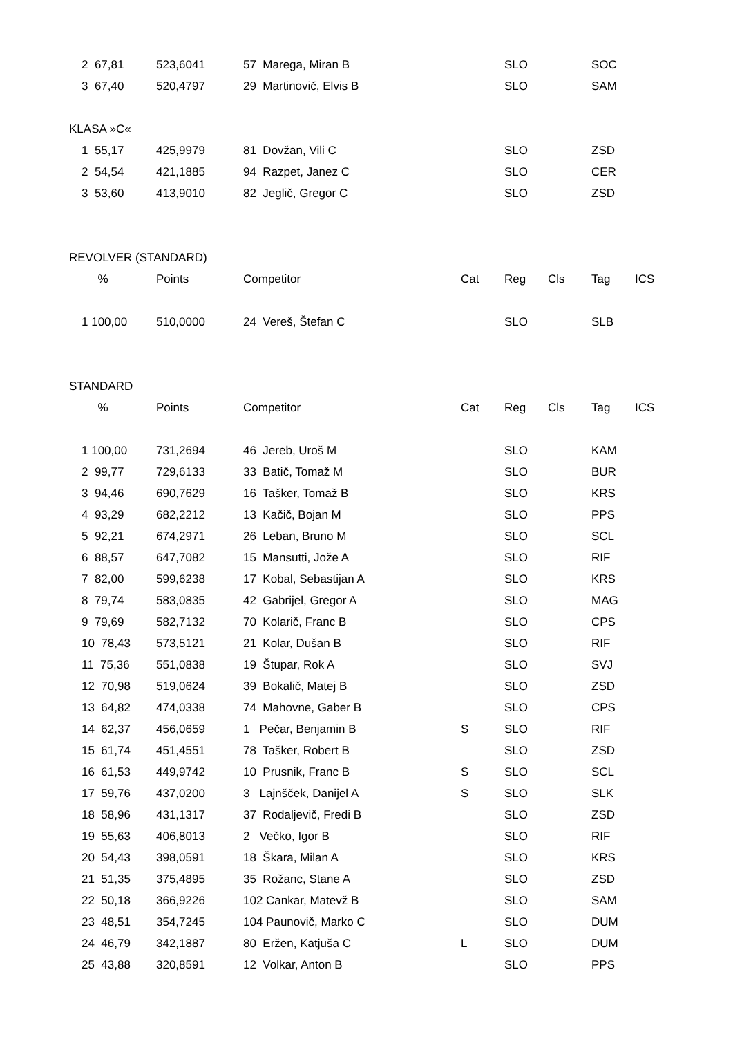| 2 67,81 | 523,6041 | 57 Marega, Miran B | | SLO | | SOC | |
| 3 67,40 | 520,4797 | 29 Martinovič, Elvis B | | SLO | | SAM | |
| KLASA »C« | | | | | | | |
| 1 55,17 | 425,9979 | 81 Dovžan, Vili C | | SLO | | ZSD | |
| 2 54,54 | 421,1885 | 94 Razpet, Janez C | | SLO | | CER | |
| 3 53,60 | 413,9010 | 82 Jeglič, Gregor C | | SLO | | ZSD | |
| REVOLVER (STANDARD) | | | | | | | |
| % | Points | Competitor | Cat | Reg | Cls | Tag | ICS |
| 1 100,00 | 510,0000 | 24 Vereš, Štefan C | | SLO | | SLB | |
| STANDARD | | | | | | | |
| % | Points | Competitor | Cat | Reg | Cls | Tag | ICS |
| 1 100,00 | 731,2694 | 46 Jereb, Uroš M | | SLO | | KAM | |
| 2 99,77 | 729,6133 | 33 Batič, Tomaž M | | SLO | | BUR | |
| 3 94,46 | 690,7629 | 16 Tašker, Tomaž B | | SLO | | KRS | |
| 4 93,29 | 682,2212 | 13 Kačič, Bojan M | | SLO | | PPS | |
| 5 92,21 | 674,2971 | 26 Leban, Bruno M | | SLO | | SCL | |
| 6 88,57 | 647,7082 | 15 Mansutti, Jože A | | SLO | | RIF | |
| 7 82,00 | 599,6238 | 17 Kobal, Sebastijan A | | SLO | | KRS | |
| 8 79,74 | 583,0835 | 42 Gabrijel, Gregor A | | SLO | | MAG | |
| 9 79,69 | 582,7132 | 70 Kolarič, Franc B | | SLO | | CPS | |
| 10 78,43 | 573,5121 | 21 Kolar, Dušan B | | SLO | | RIF | |
| 11 75,36 | 551,0838 | 19 Štupar, Rok A | | SLO | | SVJ | |
| 12 70,98 | 519,0624 | 39 Bokalič, Matej B | | SLO | | ZSD | |
| 13 64,82 | 474,0338 | 74 Mahovne, Gaber B | | SLO | | CPS | |
| 14 62,37 | 456,0659 | 1 Pečar, Benjamin B | S | SLO | | RIF | |
| 15 61,74 | 451,4551 | 78 Tašker, Robert B | | SLO | | ZSD | |
| 16 61,53 | 449,9742 | 10 Prusnik, Franc B | S | SLO | | SCL | |
| 17 59,76 | 437,0200 | 3 Lajnšček, Danijel A | S | SLO | | SLK | |
| 18 58,96 | 431,1317 | 37 Rodaljevič, Fredi B | | SLO | | ZSD | |
| 19 55,63 | 406,8013 | 2 Večko, Igor B | | SLO | | RIF | |
| 20 54,43 | 398,0591 | 18 Škara, Milan A | | SLO | | KRS | |
| 21 51,35 | 375,4895 | 35 Rožanc, Stane A | | SLO | | ZSD | |
| 22 50,18 | 366,9226 | 102 Cankar, Matevž B | | SLO | | SAM | |
| 23 48,51 | 354,7245 | 104 Paunovič, Marko C | | SLO | | DUM | |
| 24 46,79 | 342,1887 | 80 Eržen, Katjuša C | L | SLO | | DUM | |
| 25 43,88 | 320,8591 | 12 Volkar, Anton B | | SLO | | PPS | |